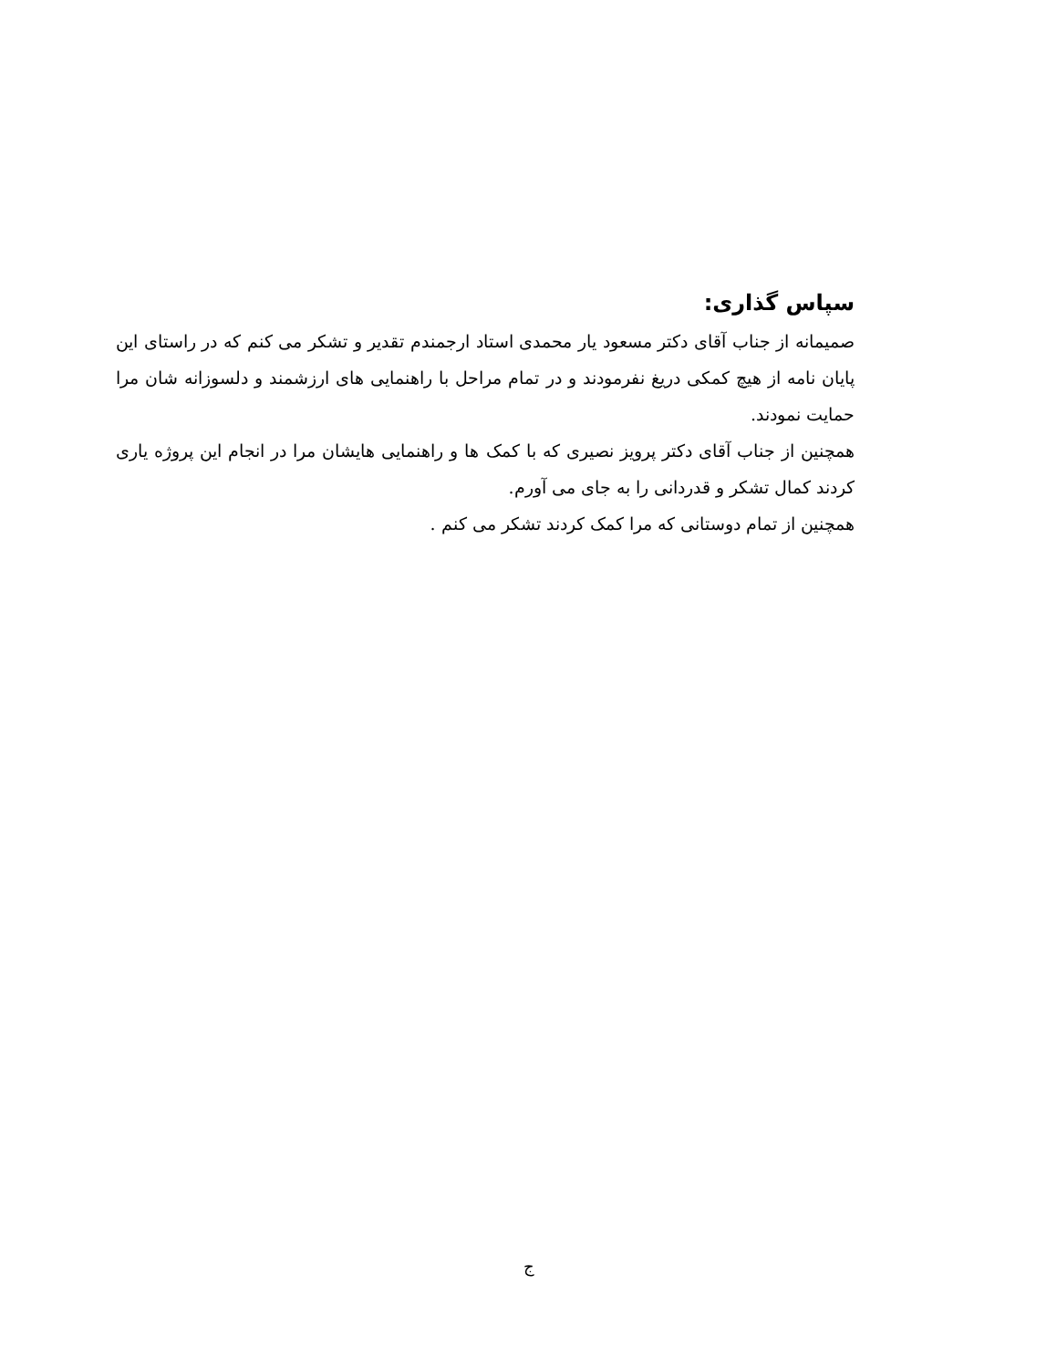سپاس گذاری:
صمیمانه از جناب آقای دکتر مسعود یار محمدی استاد ارجمندم تقدیر و تشکر می کنم که در راستای این پایان نامه از هیچ کمکی دریغ نفرمودند و در تمام مراحل با راهنمایی های ارزشمند و دلسوزانه شان مرا حمایت نمودند.
همچنین از جناب آقای دکتر پرویز نصیری که با کمک ها و راهنمایی هایشان مرا در انجام این پروژه یاری کردند کمال تشکر و قدردانی را به جای می آورم.
همچنین از تمام دوستانی که مرا کمک کردند تشکر می کنم .
ج